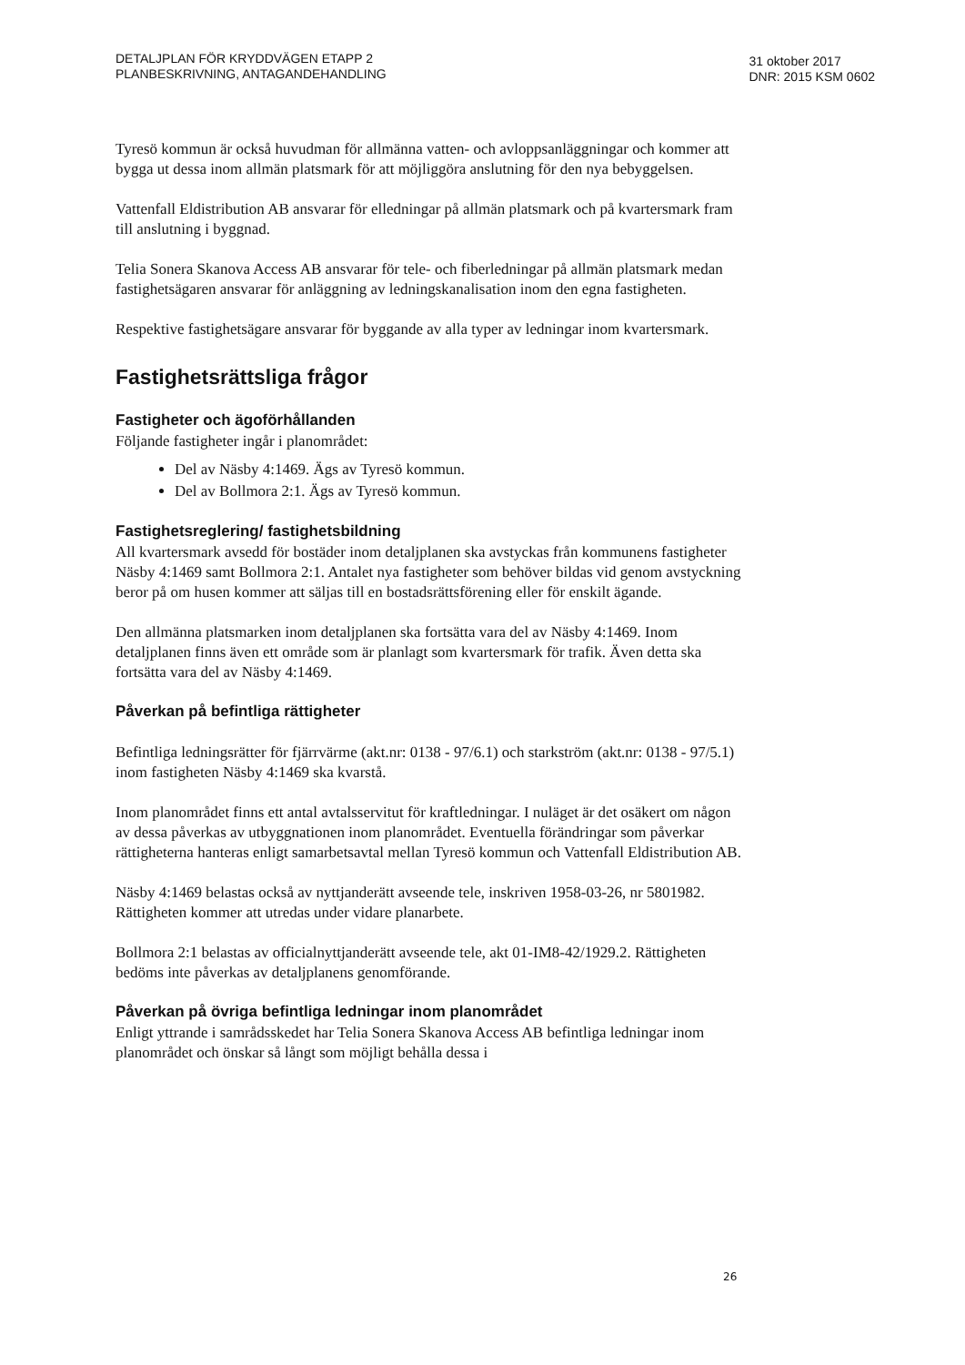DETALJPLAN FÖR KRYDDVÄGEN ETAPP 2
PLANBESKRIVNING, ANTAGANDEHANDLING
31 oktober 2017
DNR: 2015 KSM 0602
Tyresö kommun är också huvudman för allmänna vatten- och avloppsanläggningar och kommer att bygga ut dessa inom allmän platsmark för att möjliggöra anslutning för den nya bebyggelsen.
Vattenfall Eldistribution AB ansvarar för elledningar på allmän platsmark och på kvartersmark fram till anslutning i byggnad.
Telia Sonera Skanova Access AB ansvarar för tele- och fiberledningar på allmän platsmark medan fastighetsägaren ansvarar för anläggning av ledningskanalisation inom den egna fastigheten.
Respektive fastighetsägare ansvarar för byggande av alla typer av ledningar inom kvartersmark.
Fastighetsrättsliga frågor
Fastigheter och ägoförhållanden
Följande fastigheter ingår i planområdet:
Del av Näsby 4:1469. Ägs av Tyresö kommun.
Del av Bollmora 2:1. Ägs av Tyresö kommun.
Fastighetsreglering/ fastighetsbildning
All kvartersmark avsedd för bostäder inom detaljplanen ska avstyckas från kommunens fastigheter Näsby 4:1469 samt Bollmora 2:1. Antalet nya fastigheter som behöver bildas vid genom avstyckning beror på om husen kommer att säljas till en bostadsrättsförening eller för enskilt ägande.
Den allmänna platsmarken inom detaljplanen ska fortsätta vara del av Näsby 4:1469. Inom detaljplanen finns även ett område som är planlagt som kvartersmark för trafik. Även detta ska fortsätta vara del av Näsby 4:1469.
Påverkan på befintliga rättigheter
Befintliga ledningsrätter för fjärrvärme (akt.nr: 0138 - 97/6.1) och starkström (akt.nr: 0138 - 97/5.1) inom fastigheten Näsby 4:1469 ska kvarstå.
Inom planområdet finns ett antal avtalsservitut för kraftledningar. I nuläget är det osäkert om någon av dessa påverkas av utbyggnationen inom planområdet. Eventuella förändringar som påverkar rättigheterna hanteras enligt samarbetsavtal mellan Tyresö kommun och Vattenfall Eldistribution AB.
Näsby 4:1469 belastas också av nyttjanderätt avseende tele, inskriven 1958-03-26, nr 5801982. Rättigheten kommer att utredas under vidare planarbete.
Bollmora 2:1 belastas av officialnyttjanderätt avseende tele, akt 01-IM8-42/1929.2. Rättigheten bedöms inte påverkas av detaljplanens genomförande.
Påverkan på övriga befintliga ledningar inom planområdet
Enligt yttrande i samrådsskedet har Telia Sonera Skanova Access AB befintliga ledningar inom planområdet och önskar så långt som möjligt behålla dessa i
26